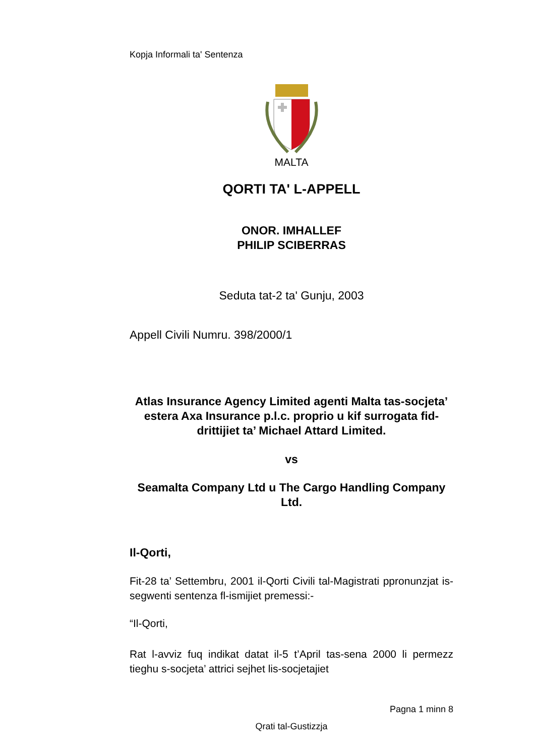Kopja Informali ta' Sentenza
MALTA
QORTI TA' L-APPELL
ONOR. IMHALLEF
PHILIP SCIBERRAS
Seduta tat-2 ta' Gunju, 2003
Appell Civili Numru. 398/2000/1
Atlas Insurance Agency Limited agenti Malta tas-socjeta’ estera Axa Insurance p.l.c. proprio u kif surrogata fid-drittijiet ta’ Michael Attard Limited.
vs
Seamalta Company Ltd u The Cargo Handling Company Ltd.
Il-Qorti,
Fit-28 ta’ Settembru, 2001 il-Qorti Civili tal-Magistrati ppronunzjat is-segwenti sentenza fl-ismijiet premessi:-
“Il-Qorti,
Rat l-avviz fuq indikat datat il-5 t’April tas-sena 2000 li permezz tieghu s-socjeta’ attrici sejhet lis-socjetajiet
Pagna 1 minn 8
Qrati tal-Gustizzja